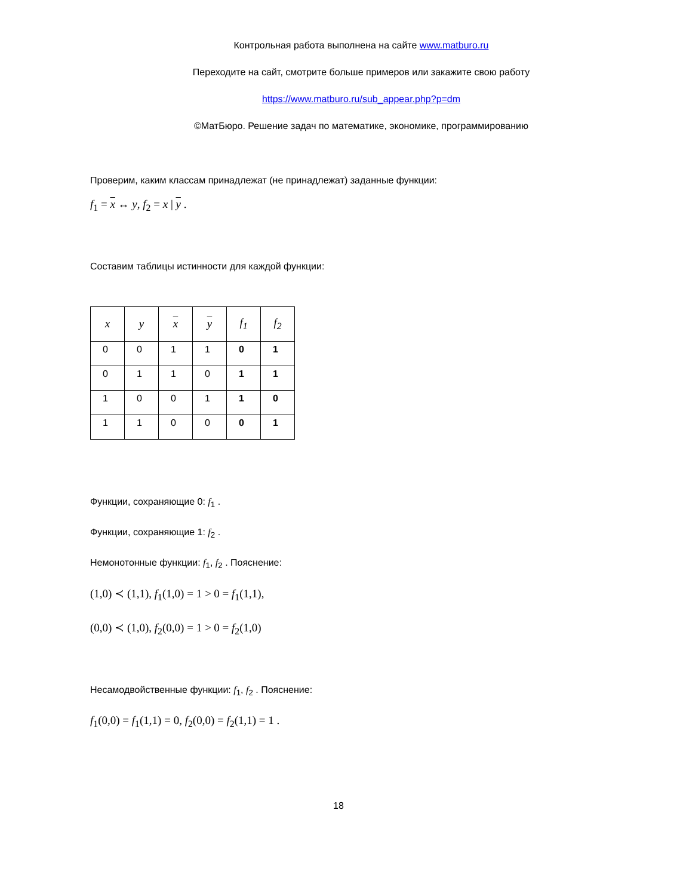Контрольная работа выполнена на сайте www.matburo.ru
Переходите на сайт, смотрите больше примеров или закажите свою работу
https://www.matburo.ru/sub_appear.php?p=dm
©МатБюро. Решение задач по математике, экономике, программированию
Проверим, каким классам принадлежат (не принадлежат) заданные функции:
f<sub>1</sub> = x ↔ y, f<sub>2</sub> = x | y .
Составим таблицы истинности для каждой функции:
| x | y | x | y | f<sub>1</sub> | f<sub>2</sub> |
| --- | --- | --- | --- | --- | --- |
| 0 | 0 | 1 | 1 | 0 | 1 |
| 0 | 1 | 1 | 0 | 1 | 1 |
| 1 | 0 | 0 | 1 | 1 | 0 |
| 1 | 1 | 0 | 0 | 0 | 1 |
Функции, сохраняющие 0: f<sub>1</sub> .
Функции, сохраняющие 1: f<sub>2</sub> .
Немонотонные функции: f<sub>1</sub>, f<sub>2</sub> . Пояснение:
(1,0) ≺ (1,1), f<sub>1</sub>(1,0) = 1 > 0 = f<sub>1</sub>(1,1),
(0,0) ≺ (1,0), f<sub>2</sub>(0,0) = 1 > 0 = f<sub>2</sub>(1,0)
Несамодвойственные функции: f<sub>1</sub>, f<sub>2</sub> . Пояснение:
f<sub>1</sub>(0,0) = f<sub>1</sub>(1,1) = 0, f<sub>2</sub>(0,0) = f<sub>2</sub>(1,1) = 1 .
18